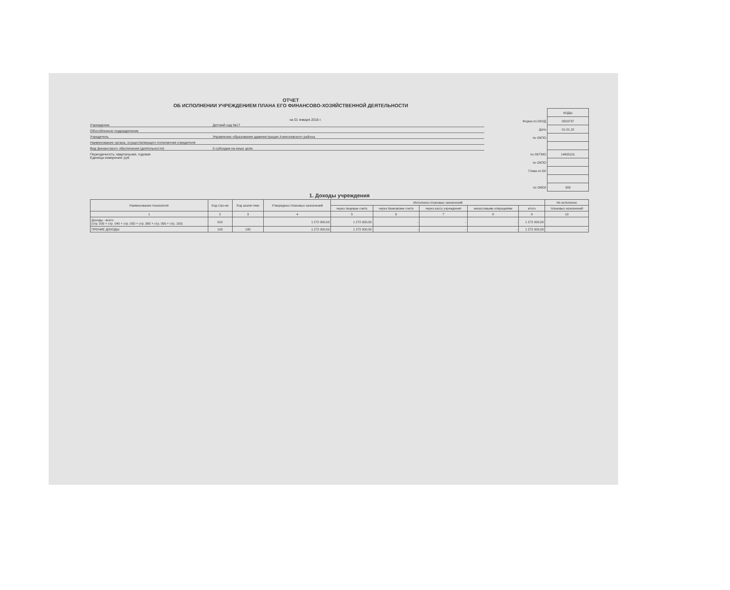ОТЧЕТ
ОБ ИСПОЛНЕНИИ УЧРЕЖДЕНИЕМ ПЛАНА ЕГО ФИНАНСОВО-ХОЗЯЙСТВЕННОЙ ДЕЯТЕЛЬНОСТИ
на 01 января 2018 г.
Учреждение Детский сад №17
Обособленное подразделение
Учредитель Управление образования администрации Алексеевского района
Наименование органа, осуществляющего полномочия учредителя
Вид финансового обеспечения (деятельности) 5 субсидии на иные цели
Периодичность: квартальная, годовая
Единица измерения: руб
| | КОДЫ |
| Форма по ОКУД | 0503737 |
| Дата | 01.01.18 |
| по ОКПО | |
| по ОКТМО | 14605101 |
| по ОКПО | |
| Глава по БК | |
| по ОКЕИ | 383 |
1. Доходы учреждения
| Наименование показателя | Код стро-ки | Код анали-тики | Утверждено плановых назначений | Исполнено плановых назначений | | | | | Не исполнено |
| --- | --- | --- | --- | --- | --- | --- | --- | --- | --- |
| | | | | через лицевые счета | через банковские счета | через кассу учреждения | некассовыми операциями | итого | плановых назначений |
| 1 | 2 | 3 | 4 | 5 | 6 | 7 | 8 | 9 | 10 |
| Доходы - всего (стр. 030 + стр. 040 + стр. 050 + стр. 060 + стр. 090 + стр. 100) | 010 | | 1 272 000,00 | 1 272 000,00 | - | - | - | 1 272 000,00 | |
| ПРОЧИЕ ДОХОДЫ | 100 | 180 | 1 272 000,00 | 1 272 000,00 | - | - | - | 1 272 000,00 | - |